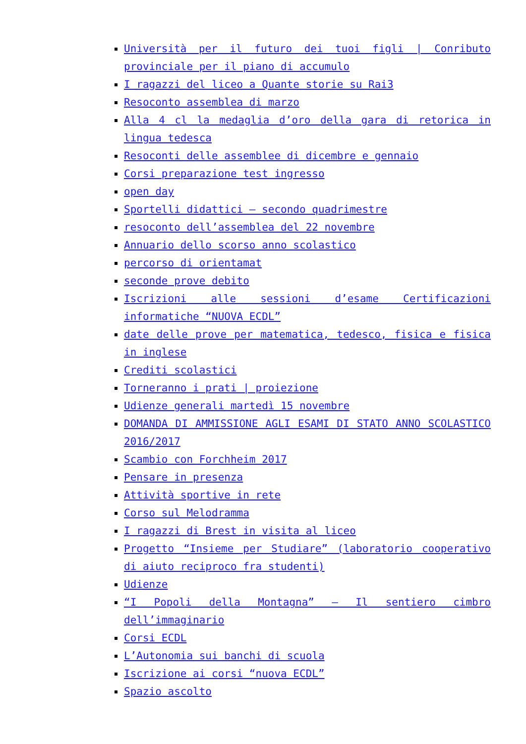Università per il futuro dei tuoi figli | Conributo provinciale per il piano di accumulo
I ragazzi del liceo a Quante storie su Rai3
Resoconto assemblea di marzo
Alla 4 cl la medaglia d’oro della gara di retorica in lingua tedesca
Resoconti delle assemblee di dicembre e gennaio
Corsi preparazione test ingresso
open day
Sportelli didattici – secondo quadrimestre
resoconto dell’assemblea del 22 novembre
Annuario dello scorso anno scolastico
percorso di orientamat
seconde prove debito
Iscrizioni alle sessioni d’esame Certificazioni informatiche “NUOVA ECDL”
date delle prove per matematica, tedesco, fisica e fisica in inglese
Crediti scolastici
Torneranno i prati | proiezione
Udienze generali martedì 15 novembre
DOMANDA DI AMMISSIONE AGLI ESAMI DI STATO ANNO SCOLASTICO 2016/2017
Scambio con Forchheim 2017
Pensare in presenza
Attività sportive in rete
Corso sul Melodramma
I ragazzi di Brest in visita al liceo
Progetto “Insieme per Studiare” (laboratorio cooperativo di aiuto reciproco fra studenti)
Udienze
“I Popoli della Montagna” – Il sentiero cimbro dell’immaginario
Corsi ECDL
L’Autonomia sui banchi di scuola
Iscrizione ai corsi “nuova ECDL”
Spazio ascolto